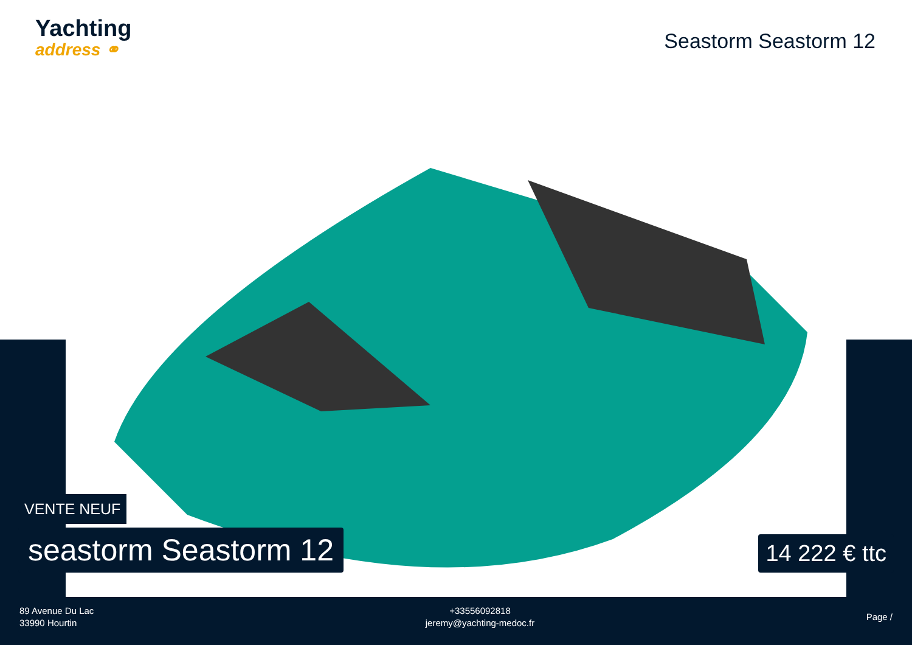Yachting
address ⚭
Seastorm Seastorm 12
VENTE NEUF
seastorm Seastorm 12 14 222 € ttc
89 Avenue Du Lac
33990 Hourtin
+33556092818
jeremy@yachting-medoc.fr
Page /